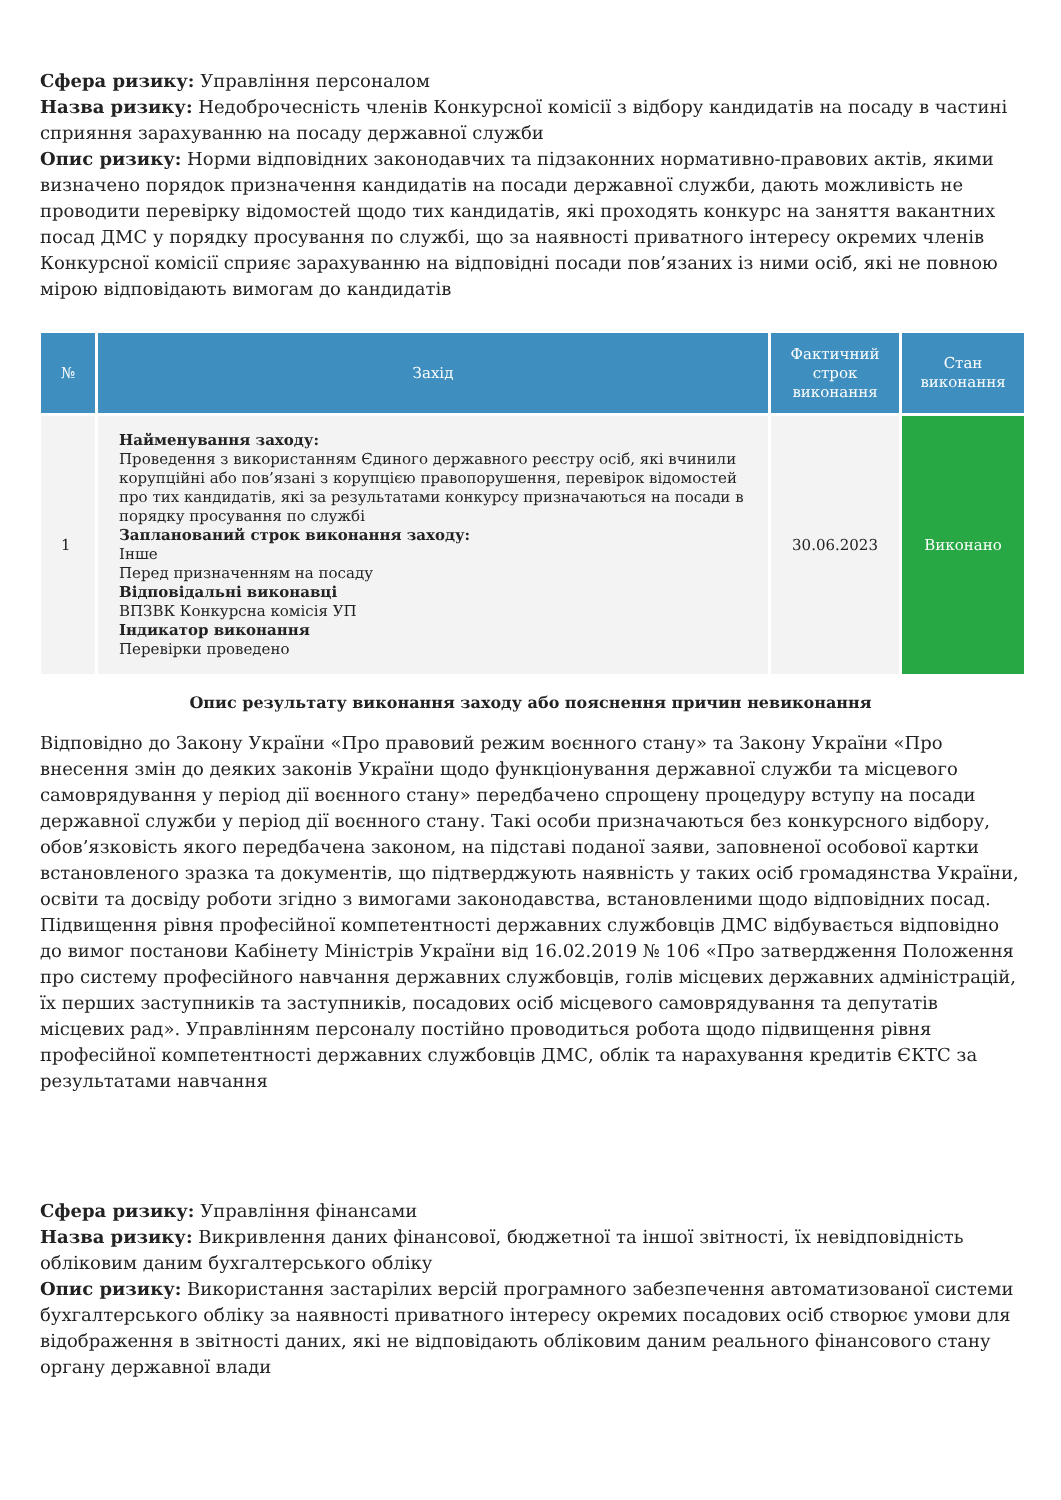Сфера ризику: Управління персоналом
Назва ризику: Недоброчесність членів Конкурсної комісії з відбору кандидатів на посаду в частині сприяння зарахуванню на посаду державної служби
Опис ризику: Норми відповідних законодавчих та підзаконних нормативно-правових актів, якими визначено порядок призначення кандидатів на посади державної служби, дають можливість не проводити перевірку відомостей щодо тих кандидатів, які проходять конкурс на заняття вакантних посад ДМС у порядку просування по службі, що за наявності приватного інтересу окремих членів Конкурсної комісії сприяє зарахуванню на відповідні посади пов’язаних із ними осіб, які не повною мірою відповідають вимогам до кандидатів
| № | Захід | Фактичний строк виконання | Стан виконання |
| --- | --- | --- | --- |
| 1 | Найменування заходу: Проведення з використанням Єдиного державного реєстру осіб, які вчинили корупційні або пов’язані з корупцією правопорушення, перевірок відомостей про тих кандидатів, які за результатами конкурсу призначаються на посади в порядку просування по службі Запланований строк виконання заходу: Інше Перед призначенням на посаду Відповідальні виконавці ВПЗВК Конкурсна комісія УП Індикатор виконання Перевірки проведено | 30.06.2023 | Виконано |
Опис результату виконання заходу або пояснення причин невиконання
Відповідно до Закону України «Про правовий режим воєнного стану» та Закону України «Про внесення змін до деяких законів України щодо функціонування державної служби та місцевого самоврядування у період дії воєнного стану» передбачено спрощену процедуру вступу на посади державної служби у період дії воєнного стану. Такі особи призначаються без конкурсного відбору, обов’язковість якого передбачена законом, на підставі поданої заяви, заповненої особової картки встановленого зразка та документів, що підтверджують наявність у таких осіб громадянства України, освіти та досвіду роботи згідно з вимогами законодавства, встановленими щодо відповідних посад. Підвищення рівня професійної компетентності державних службовців ДМС відбувається відповідно до вимог постанови Кабінету Міністрів України від 16.02.2019 № 106 «Про затвердження Положення про систему професійного навчання державних службовців, голів місцевих державних адміністрацій, їх перших заступників та заступників, посадових осіб місцевого самоврядування та депутатів місцевих рад». Управлінням персоналу постійно проводиться робота щодо підвищення рівня професійної компетентності державних службовців ДМС, облік та нарахування кредитів ЄКТС за результатами навчання
Сфера ризику: Управління фінансами
Назва ризику: Викривлення даних фінансової, бюджетної та іншої звітності, їх невідповідність обліковим даним бухгалтерського обліку
Опис ризику: Використання застарілих версій програмного забезпечення автоматизованої системи бухгалтерського обліку за наявності приватного інтересу окремих посадових осіб створює умови для відображення в звітності даних, які не відповідають обліковим даним реального фінансового стану органу державної влади